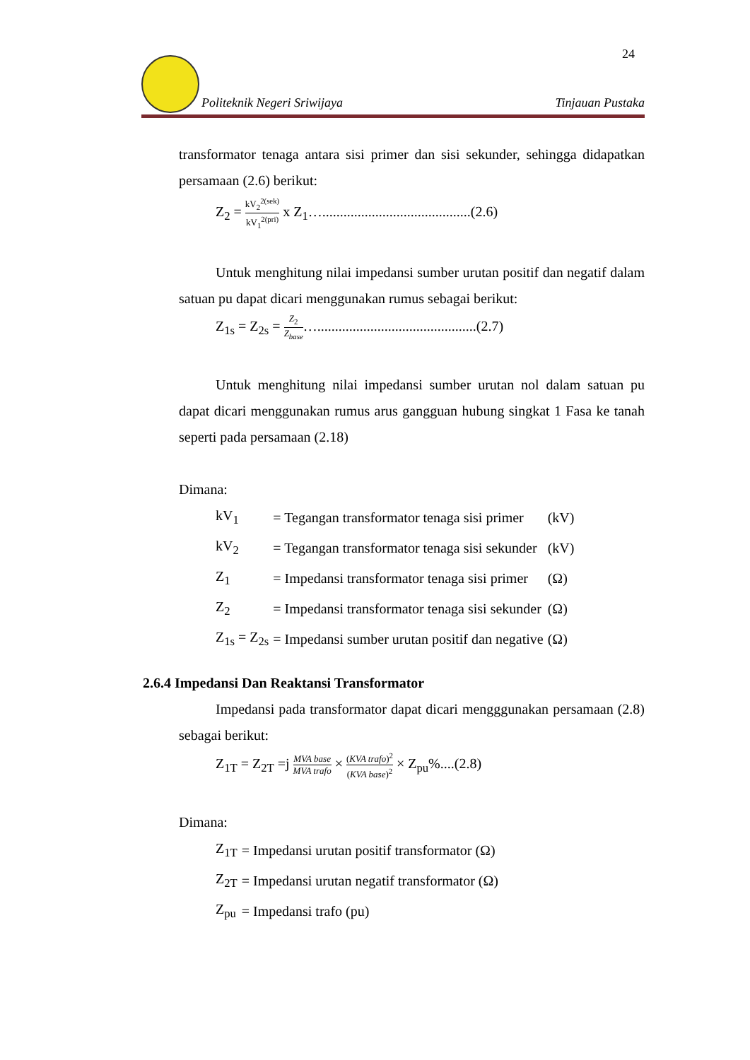24
Politeknik Negeri Sriwijaya Tinjauan Pustaka
transformator tenaga antara sisi primer dan sisi sekunder, sehingga didapatkan persamaan (2.6) berikut:
Z<sub>2</sub> = kV<sub>2</sub><sup>2(sek)</sup> kV<sub>1</sub><sup>2(pri)</sup> x Z<sub>1</sub>…..........................................(2.6)
Untuk menghitung nilai impedansi sumber urutan positif dan negatif dalam satuan pu dapat dicari menggunakan rumus sebagai berikut:
Z<sub>1s</sub> = Z<sub>2s</sub> = Z<sub>2</sub> Z<sub>base</sub>….............................................(2.7)
Untuk menghitung nilai impedansi sumber urutan nol dalam satuan pu dapat dicari menggunakan rumus arus gangguan hubung singkat 1 Fasa ke tanah seperti pada persamaan (2.18)
Dimana:
| kV<sub>1</sub> | = Tegangan transformator tenaga sisi primer | (kV) |
| kV<sub>2</sub> | = Tegangan transformator tenaga sisi sekunder | (kV) |
| Z<sub>1</sub> | = Impedansi transformator tenaga sisi primer | (Ω) |
| Z<sub>2</sub> | = Impedansi transformator tenaga sisi sekunder | (Ω) |
| Z<sub>1s</sub> = Z<sub>2s</sub> | = Impedansi sumber urutan positif dan negative | (Ω) |
2.6.4 Impedansi Dan Reaktansi Transformator
Impedansi pada transformator dapat dicari mengggunakan persamaan (2.8) sebagai berikut:
Z<sub>1T</sub> = Z<sub>2T</sub> =j MVA base MVA trafo × (KVA trafo)<sup>2</sup> (KVA base)<sup>2</sup> × Z<sub>pu</sub>%....(2.8)
Dimana:
| Z<sub>1T</sub> | = Impedansi urutan positif transformator (Ω) |
| Z<sub>2T</sub> | = Impedansi urutan negatif transformator (Ω) |
| Z<sub>pu</sub> | = Impedansi trafo (pu) |